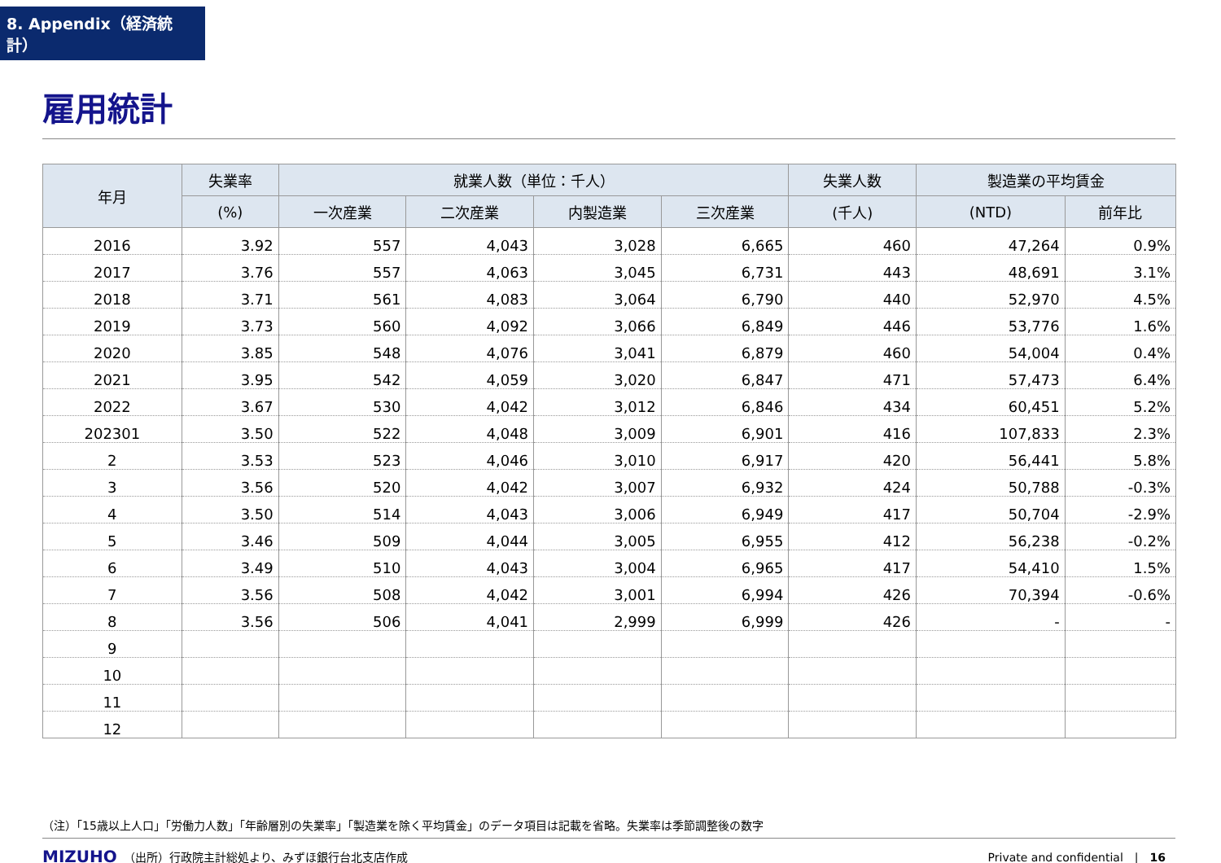8. Appendix（経済統計）
雇用統計
| 年月 | 失業率 | 就業人数（単位：千人） | | | | 失業人数 | 製造業の平均賃金 | |
| --- | --- | --- | --- | --- | --- | --- | --- | --- |
| | (%) | 一次産業 | 二次産業 | 内製造業 | 三次産業 | (千人) | (NTD) | 前年比 |
| 2016 | 3.92 | 557 | 4,043 | 3,028 | 6,665 | 460 | 47,264 | 0.9% |
| 2017 | 3.76 | 557 | 4,063 | 3,045 | 6,731 | 443 | 48,691 | 3.1% |
| 2018 | 3.71 | 561 | 4,083 | 3,064 | 6,790 | 440 | 52,970 | 4.5% |
| 2019 | 3.73 | 560 | 4,092 | 3,066 | 6,849 | 446 | 53,776 | 1.6% |
| 2020 | 3.85 | 548 | 4,076 | 3,041 | 6,879 | 460 | 54,004 | 0.4% |
| 2021 | 3.95 | 542 | 4,059 | 3,020 | 6,847 | 471 | 57,473 | 6.4% |
| 2022 | 3.67 | 530 | 4,042 | 3,012 | 6,846 | 434 | 60,451 | 5.2% |
| 202301 | 3.50 | 522 | 4,048 | 3,009 | 6,901 | 416 | 107,833 | 2.3% |
| 2 | 3.53 | 523 | 4,046 | 3,010 | 6,917 | 420 | 56,441 | 5.8% |
| 3 | 3.56 | 520 | 4,042 | 3,007 | 6,932 | 424 | 50,788 | -0.3% |
| 4 | 3.50 | 514 | 4,043 | 3,006 | 6,949 | 417 | 50,704 | -2.9% |
| 5 | 3.46 | 509 | 4,044 | 3,005 | 6,955 | 412 | 56,238 | -0.2% |
| 6 | 3.49 | 510 | 4,043 | 3,004 | 6,965 | 417 | 54,410 | 1.5% |
| 7 | 3.56 | 508 | 4,042 | 3,001 | 6,994 | 426 | 70,394 | -0.6% |
| 8 | 3.56 | 506 | 4,041 | 2,999 | 6,999 | 426 | - | - |
| 9 | | | | | | | | |
| 10 | | | | | | | | |
| 11 | | | | | | | | |
| 12 | | | | | | | | |
（注）「15歳以上人口」「労働力人数」「年齢層別の失業率」「製造業を除く平均賃金」のデータ項目は記載を省略。失業率は季節調整後の数字
MIZUHO （出所）行政院主計総処より、みずほ銀行台北支店作成 Private and confidential　|　16